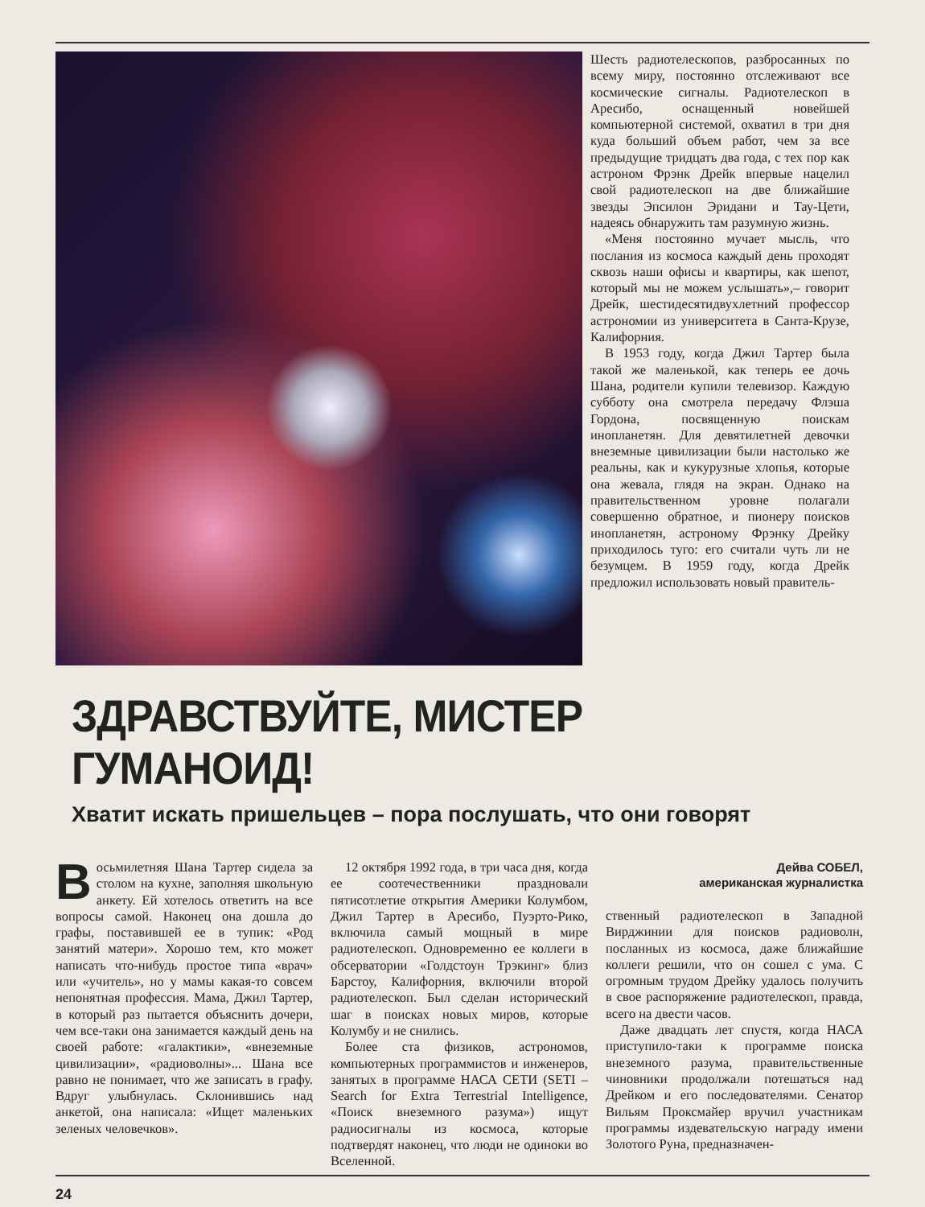Шесть радиотелескопов, разбросанных по всему миру, постоянно отслеживают все космические сигналы. Радиотелескоп в Аресибо, оснащенный новейшей компьютерной системой, охватил в три дня куда больший объем работ, чем за все предыдущие тридцать два года, с тех пор как астроном Фрэнк Дрейк впервые нацелил свой радиотелескоп на две ближайшие звезды Эпсилон Эридани и Тау-Цети, надеясь обнаружить там разумную жизнь.
«Меня постоянно мучает мысль, что послания из космоса каждый день проходят сквозь наши офисы и квартиры, как шепот, который мы не можем услышать»,– говорит Дрейк, шестидесятидвухлетний профессор астрономии из университета в Санта-Крузе, Калифорния.
В 1953 году, когда Джил Тартер была такой же маленькой, как теперь ее дочь Шана, родители купили телевизор. Каждую субботу она смотрела передачу Флэша Гордона, посвященную поискам инопланетян. Для девятилетней девочки внеземные цивилизации были настолько же реальны, как и кукурузные хлопья, которые она жевала, глядя на экран. Однако на правительственном уровне полагали совершенно обратное, и пионеру поисков инопланетян, астроному Фрэнку Дрейку приходилось туго: его считали чуть ли не безумцем. В 1959 году, когда Дрейк предложил использовать новый правитель-
ЗДРАВСТВУЙТЕ, МИСТЕР ГУМАНОИД!
Хватит искать пришельцев – пора послушать, что они говорят
Восьмилетняя Шана Тартер сидела за столом на кухне, заполняя школьную анкету. Ей хотелось ответить на все вопросы самой. Наконец она дошла до графы, поставившей ее в тупик: «Род занятий матери». Хорошо тем, кто может написать что-нибудь простое типа «врач» или «учитель», но у мамы какая-то совсем непонятная профессия. Мама, Джил Тартер, в который раз пытается объяснить дочери, чем все-таки она занимается каждый день на своей работе: «галактики», «внеземные цивилизации», «радиоволны»... Шана все равно не понимает, что же записать в графу. Вдруг улыбнулась. Склонившись над анкетой, она написала: «Ищет маленьких зеленых человечков».
12 октября 1992 года, в три часа дня, когда ее соотечественники праздновали пятисотлетие открытия Америки Колумбом, Джил Тартер в Аресибо, Пуэрто-Рико, включила самый мощный в мире радиотелескоп. Одновременно ее коллеги в обсерватории «Голдстоун Трэкинг» близ Барстоу, Калифорния, включили второй радиотелескоп. Был сделан исторический шаг в поисках новых миров, которые Колумбу и не снились.
Более ста физиков, астрономов, компьютерных программистов и инженеров, занятых в программе НАСА СЕТИ (SETI – Search for Extra Terrestrial Intelligence, «Поиск внеземного разума») ищут радиосигналы из космоса, которые подтвердят наконец, что люди не одиноки во Вселенной.
Дейва СОБЕЛ,
американская журналистка
ственный радиотелескоп в Западной Вирджинии для поисков радиоволн, посланных из космоса, даже ближайшие коллеги решили, что он сошел с ума. С огромным трудом Дрейку удалось получить в свое распоряжение радиотелескоп, правда, всего на двести часов.
Даже двадцать лет спустя, когда НАСА приступило-таки к программе поиска внеземного разума, правительственные чиновники продолжали потешаться над Дрейком и его последователями. Сенатор Вильям Проксмайер вручил участникам программы издевательскую награду имени Золотого Руна, предназначен-
24